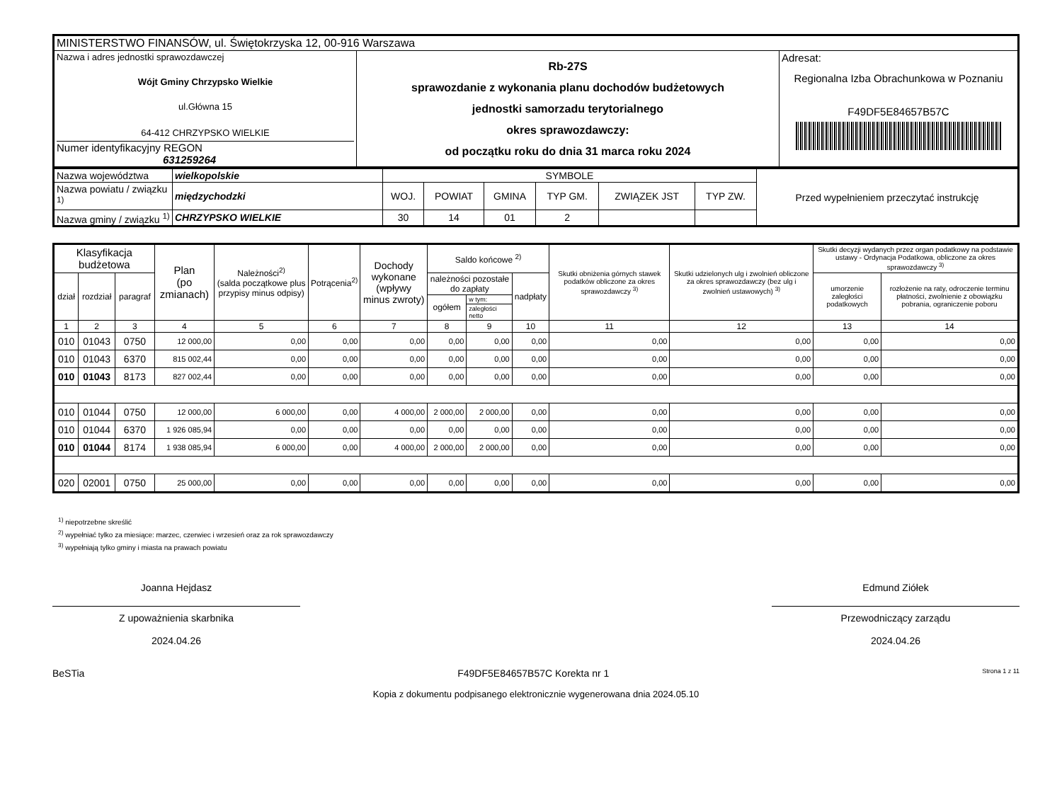| MINISTERSTWO FINANSÓW, ul. Świętokrzyska 12, 00-916 Warszawa | | |
| Nazwa i adres jednostki sprawozdawczej Wójt Gminy Chrzypsko Wielkie ul.Główna 15 64-412 CHRZYPSKO WIELKIE Numer identyfikacyjny REGON 631259264 | Rb-27S sprawozdanie z wykonania planu dochodów budżetowych jednostki samorzadu terytorialnego okres sprawozdawczy: od początku roku do dnia 31 marca roku 2024 | Adresat: Regionalna Izba Obrachunkowa w Poznaniu F49DF5E84657B57C |
| Nazwa województwa | wielkopolskie | SYMBOLE | | | | | | Przed wypełnieniem przeczytać instrukcję |
| Nazwa powiatu / związku <sup>1)</sup> | międzychodzki | WOJ. | POWIAT | GMINA | TYP GM. | ZWIĄZEK JST | TYP ZW. | |
| Nazwa gminy / związku <sup>1)</sup> | CHRZYPSKO WIELKIE | 30 | 14 | 01 | 2 | | | |
| Klasyfikacja budżetowa | | | Plan (po zmianach) | Należności<sup>2)</sup> (salda początkowe plus przypisy minus odpisy) | Potrącenia<sup>2)</sup> | Dochody wykonane (wpływy minus zwroty) | Saldo końcowe <sup>2)</sup> | | | Skutki obniżenia górnych stawek podatków obliczone za okres sprawozdawczy <sup>3)</sup> | Skutki udzielonych ulg i zwolnień obliczone za okres sprawozdawczy (bez ulg i zwolnień ustawowych) <sup>3)</sup> | Skutki decyzji wydanych przez organ podatkowy na podstawie ustawy - Ordynacja Podatkowa, obliczone za okres sprawozdawczy <sup>3)</sup> | |
| --- | --- | --- | --- | --- | --- | --- | --- | --- | --- | --- | --- | --- | --- |
| dział | rozdział | paragraf | | | | | należności pozostałe do zapłaty | | nadpłaty | | | umorzenie zaległości podatkowych | rozłożenie na raty, odroczenie terminu płatności, zwolnienie z obowiązku pobrania, ograniczenie poboru |
| | | | | | | | ogółem | w tym: | | | | | |
| | | | | | | | | zaległości netto | | | | | |
| 1 | 2 | 3 | 4 | 5 | 6 | 7 | 8 | 9 | 10 | 11 | 12 | 13 | 14 |
| 010 | 01043 | 0750 | 12 000,00 | 0,00 | 0,00 | 0,00 | 0,00 | 0,00 | 0,00 | 0,00 | 0,00 | 0,00 | 0,00 |
| 010 | 01043 | 6370 | 815 002,44 | 0,00 | 0,00 | 0,00 | 0,00 | 0,00 | 0,00 | 0,00 | 0,00 | 0,00 | 0,00 |
| 010 | 01043 | 8173 | 827 002,44 | 0,00 | 0,00 | 0,00 | 0,00 | 0,00 | 0,00 | 0,00 | 0,00 | 0,00 | 0,00 |
| 010 | 01044 | 0750 | 12 000,00 | 6 000,00 | 0,00 | 4 000,00 | 2 000,00 | 2 000,00 | 0,00 | 0,00 | 0,00 | 0,00 | 0,00 |
| 010 | 01044 | 6370 | 1 926 085,94 | 0,00 | 0,00 | 0,00 | 0,00 | 0,00 | 0,00 | 0,00 | 0,00 | 0,00 | 0,00 |
| 010 | 01044 | 8174 | 1 938 085,94 | 6 000,00 | 0,00 | 4 000,00 | 2 000,00 | 2 000,00 | 0,00 | 0,00 | 0,00 | 0,00 | 0,00 |
| 020 | 02001 | 0750 | 25 000,00 | 0,00 | 0,00 | 0,00 | 0,00 | 0,00 | 0,00 | 0,00 | 0,00 | 0,00 | 0,00 |
<sup>1)</sup> niepotrzebne skreślić
<sup>2)</sup> wypełniać tylko za miesiące: marzec, czerwiec i wrzesień oraz za rok sprawozdawczy
<sup>3)</sup> wypełniają tylko gminy i miasta na prawach powiatu
Joanna Hejdasz
Z upoważnienia skarbnika
2024.04.26
Edmund Ziółek
Przewodniczący zarządu
2024.04.26
BeSTia F49DF5E84657B57C Korekta nr 1 Strona 1 z 11
Kopia z dokumentu podpisanego elektronicznie wygenerowana dnia 2024.05.10